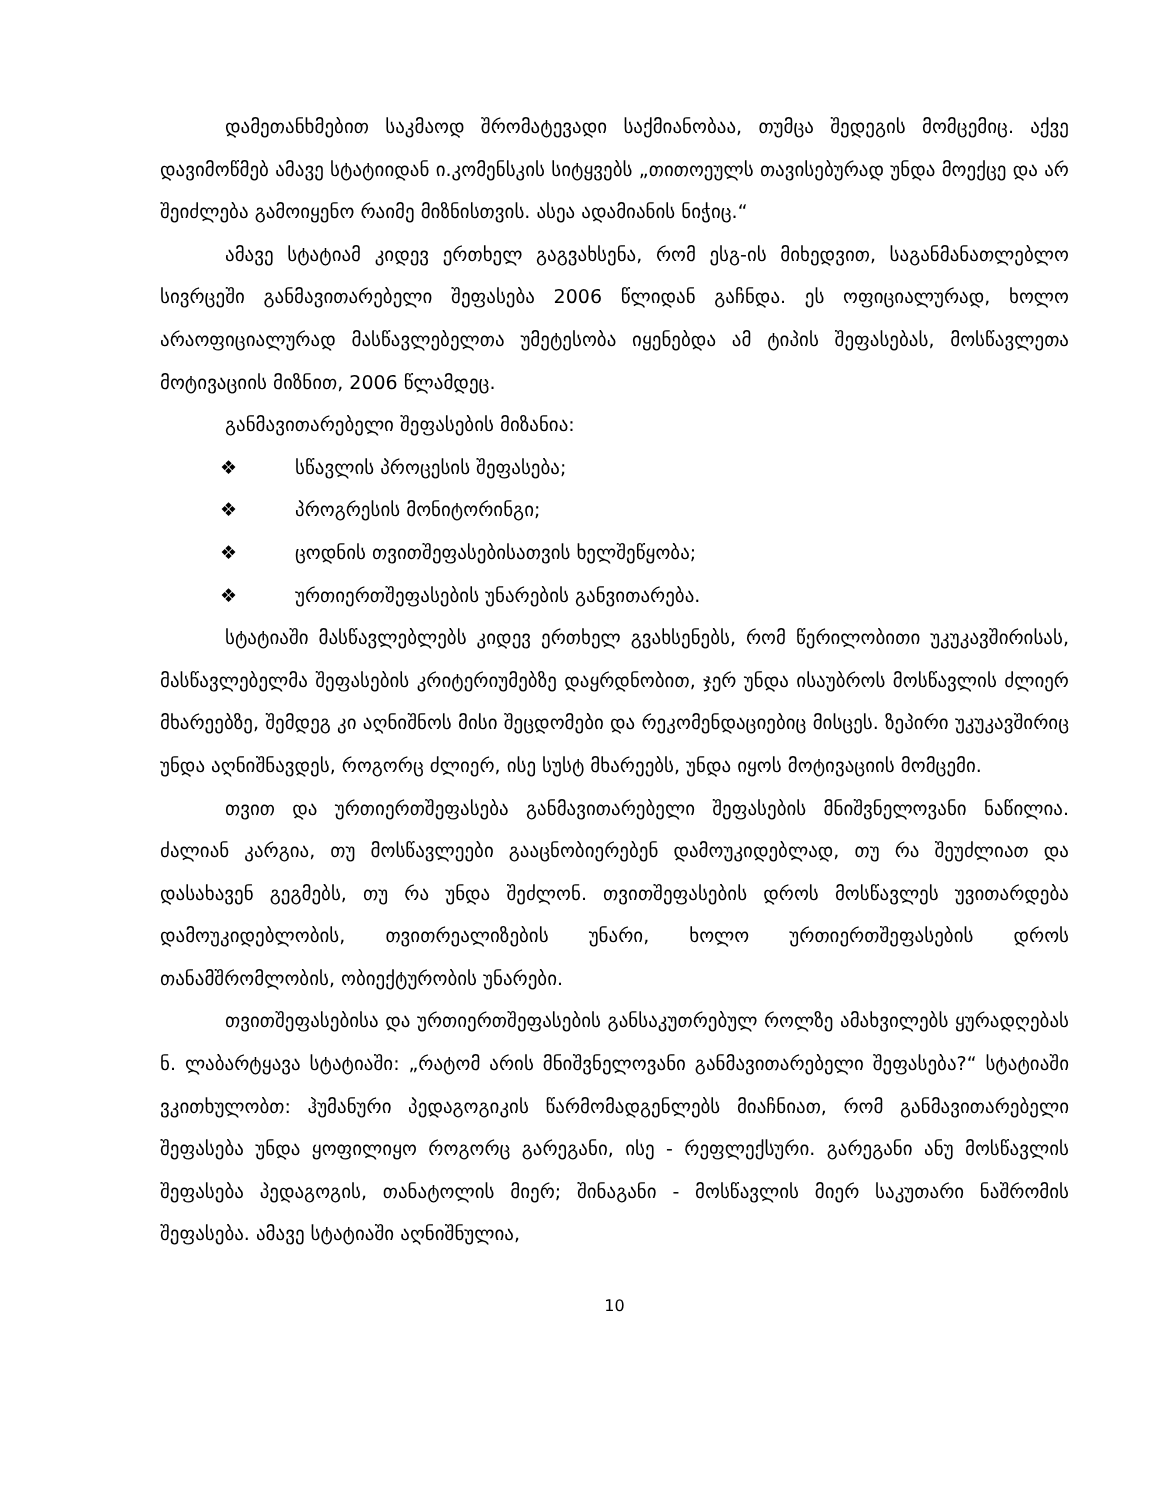დამეთანხმებით საკმაოდ შრომატევადი საქმიანობაა, თუმცა შედეგის მომცემიც. აქვე დავიმოწმებ ამავე სტატიიდან ი.კომენსკის სიტყვებს „თითოეულს თავისებურად უნდა მოექცე და არ შეიძლება გამოიყენო რაიმე მიზნისთვის. ასეა ადამიანის ნიჭიც.“
ამავე სტატიამ კიდევ ერთხელ გაგვახსენა, რომ ესგ-ის მიხედვით, საგანმანათლებლო სივრცეში განმავითარებელი შეფასება 2006 წლიდან გაჩნდა. ეს ოფიციალურად, ხოლო არაოფიციალურად მასწავლებელთა უმეტესობა იყენებდა ამ ტიპის შეფასებას, მოსწავლეთა მოტივაციის მიზნით, 2006 წლამდეც.
განმავითარებელი შეფასების მიზანია:
❖ სწავლის პროცესის შეფასება;
❖ პროგრესის მონიტორინგი;
❖ ცოდნის თვითშეფასებისათვის ხელშეწყობა;
❖ ურთიერთშეფასების უნარების განვითარება.
სტატიაში მასწავლებლებს კიდევ ერთხელ გვახსენებს, რომ წერილობითი უკუკავშირისას, მასწავლებელმა შეფასების კრიტერიუმებზე დაყრდნობით, ჯერ უნდა ისაუბროს მოსწავლის ძლიერ მხარეებზე, შემდეგ კი აღნიშნოს მისი შეცდომები და რეკომენდაციებიც მისცეს. ზეპირი უკუკავშირიც უნდა აღნიშნავდეს, როგორც ძლიერ, ისე სუსტ მხარეებს, უნდა იყოს მოტივაციის მომცემი.
თვით და ურთიერთშეფასება განმავითარებელი შეფასების მნიშვნელოვანი ნაწილია. ძალიან კარგია, თუ მოსწავლეები გააცნობიერებენ დამოუკიდებლად, თუ რა შეუძლიათ და დასახავენ გეგმებს, თუ რა უნდა შეძლონ. თვითშეფასების დროს მოსწავლეს უვითარდება დამოუკიდებლობის, თვითრეალიზების უნარი, ხოლო ურთიერთშეფასების დროს თანამშრომლობის, ობიექტურობის უნარები.
თვითშეფასებისა და ურთიერთშეფასების განსაკუთრებულ როლზე ამახვილებს ყურადღებას ნ. ლაბარტყავა სტატიაში: „რატომ არის მნიშვნელოვანი განმავითარებელი შეფასება?“ სტატიაში ვკითხულობთ: ჰუმანური პედაგოგიკის წარმომადგენლებს მიაჩნიათ, რომ განმავითარებელი შეფასება უნდა ყოფილიყო როგორც გარეგანი, ისე - რეფლექსური. გარეგანი ანუ მოსწავლის შეფასება პედაგოგის, თანატოლის მიერ; შინაგანი - მოსწავლის მიერ საკუთარი ნაშრომის შეფასება. ამავე სტატიაში აღნიშნულია,
10